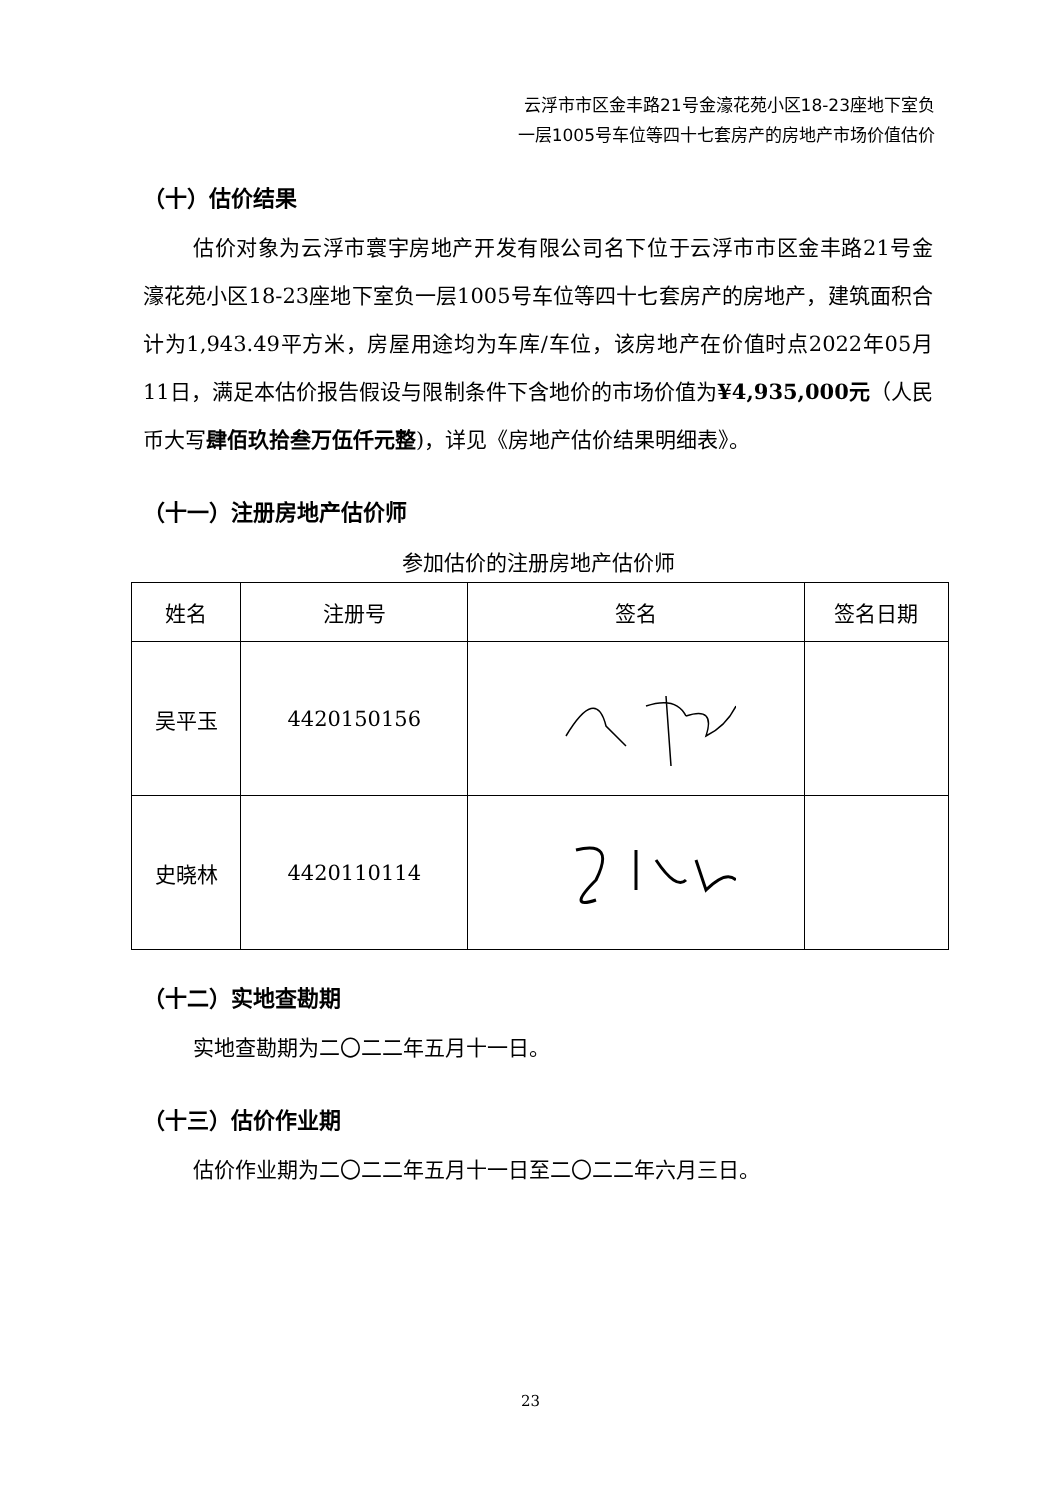云浮市市区金丰路21号金濠花苑小区18-23座地下室负
一层1005号车位等四十七套房产的房地产市场价值估价
（十）估价结果
估价对象为云浮市寰宇房地产开发有限公司名下位于云浮市市区金丰路21号金濠花苑小区18-23座地下室负一层1005号车位等四十七套房产的房地产，建筑面积合计为1,943.49平方米，房屋用途均为车库/车位，该房地产在价值时点2022年05月11日，满足本估价报告假设与限制条件下含地价的市场价值为¥4,935,000元（人民币大写肆佰玖拾叁万伍仟元整)，详见《房地产估价结果明细表》。
（十一）注册房地产估价师
参加估价的注册房地产估价师
| 姓名 | 注册号 | 签名 | 签名日期 |
| 吴平玉 | 4420150156 | | |
| 史晓林 | 4420110114 | | |
（十二）实地查勘期
实地查勘期为二〇二二年五月十一日。
（十三）估价作业期
估价作业期为二〇二二年五月十一日至二〇二二年六月三日。
23